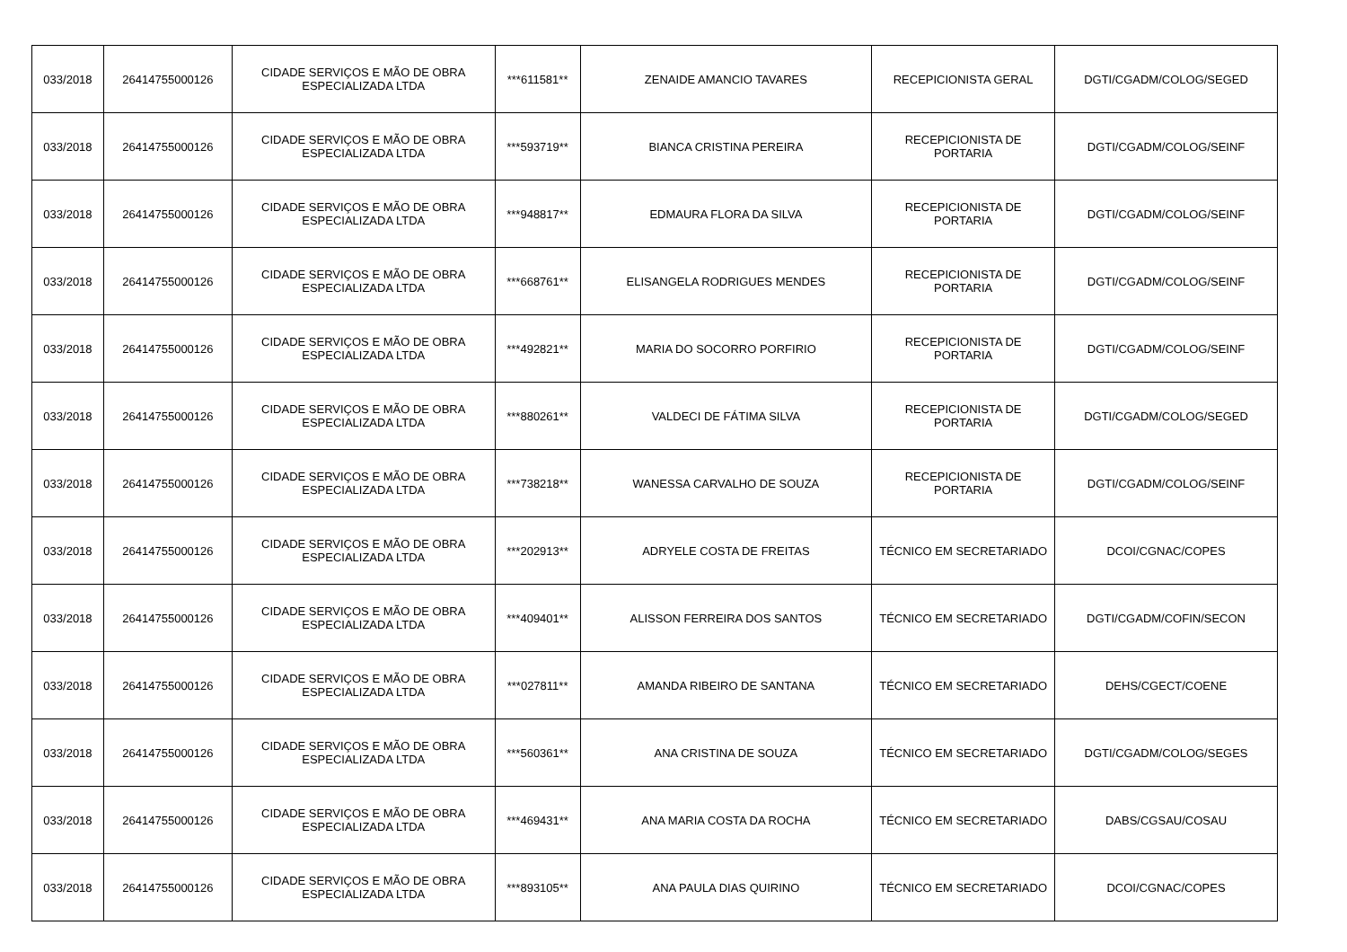| 033/2018 | 26414755000126 | CIDADE SERVIÇOS E MÃO DE OBRA ESPECIALIZADA LTDA | ***611581** | ZENAIDE AMANCIO TAVARES | RECEPICIONISTA GERAL | DGTI/CGADM/COLOG/SEGED |
| 033/2018 | 26414755000126 | CIDADE SERVIÇOS E MÃO DE OBRA ESPECIALIZADA LTDA | ***593719** | BIANCA CRISTINA PEREIRA | RECEPICIONISTA DE PORTARIA | DGTI/CGADM/COLOG/SEINF |
| 033/2018 | 26414755000126 | CIDADE SERVIÇOS E MÃO DE OBRA ESPECIALIZADA LTDA | ***948817** | EDMAURA FLORA DA SILVA | RECEPICIONISTA DE PORTARIA | DGTI/CGADM/COLOG/SEINF |
| 033/2018 | 26414755000126 | CIDADE SERVIÇOS E MÃO DE OBRA ESPECIALIZADA LTDA | ***668761** | ELISANGELA RODRIGUES MENDES | RECEPICIONISTA DE PORTARIA | DGTI/CGADM/COLOG/SEINF |
| 033/2018 | 26414755000126 | CIDADE SERVIÇOS E MÃO DE OBRA ESPECIALIZADA LTDA | ***492821** | MARIA DO SOCORRO PORFIRIO | RECEPICIONISTA DE PORTARIA | DGTI/CGADM/COLOG/SEINF |
| 033/2018 | 26414755000126 | CIDADE SERVIÇOS E MÃO DE OBRA ESPECIALIZADA LTDA | ***880261** | VALDECI DE FÁTIMA SILVA | RECEPICIONISTA DE PORTARIA | DGTI/CGADM/COLOG/SEGED |
| 033/2018 | 26414755000126 | CIDADE SERVIÇOS E MÃO DE OBRA ESPECIALIZADA LTDA | ***738218** | WANESSA CARVALHO DE SOUZA | RECEPICIONISTA DE PORTARIA | DGTI/CGADM/COLOG/SEINF |
| 033/2018 | 26414755000126 | CIDADE SERVIÇOS E MÃO DE OBRA ESPECIALIZADA LTDA | ***202913** | ADRYELE COSTA DE FREITAS | TÉCNICO EM SECRETARIADO | DCOI/CGNAC/COPES |
| 033/2018 | 26414755000126 | CIDADE SERVIÇOS E MÃO DE OBRA ESPECIALIZADA LTDA | ***409401** | ALISSON FERREIRA DOS SANTOS | TÉCNICO EM SECRETARIADO | DGTI/CGADM/COFIN/SECON |
| 033/2018 | 26414755000126 | CIDADE SERVIÇOS E MÃO DE OBRA ESPECIALIZADA LTDA | ***027811** | AMANDA RIBEIRO DE SANTANA | TÉCNICO EM SECRETARIADO | DEHS/CGECT/COENE |
| 033/2018 | 26414755000126 | CIDADE SERVIÇOS E MÃO DE OBRA ESPECIALIZADA LTDA | ***560361** | ANA CRISTINA DE SOUZA | TÉCNICO EM SECRETARIADO | DGTI/CGADM/COLOG/SEGES |
| 033/2018 | 26414755000126 | CIDADE SERVIÇOS E MÃO DE OBRA ESPECIALIZADA LTDA | ***469431** | ANA MARIA COSTA DA ROCHA | TÉCNICO EM SECRETARIADO | DABS/CGSAU/COSAU |
| 033/2018 | 26414755000126 | CIDADE SERVIÇOS E MÃO DE OBRA ESPECIALIZADA LTDA | ***893105** | ANA PAULA DIAS QUIRINO | TÉCNICO EM SECRETARIADO | DCOI/CGNAC/COPES |